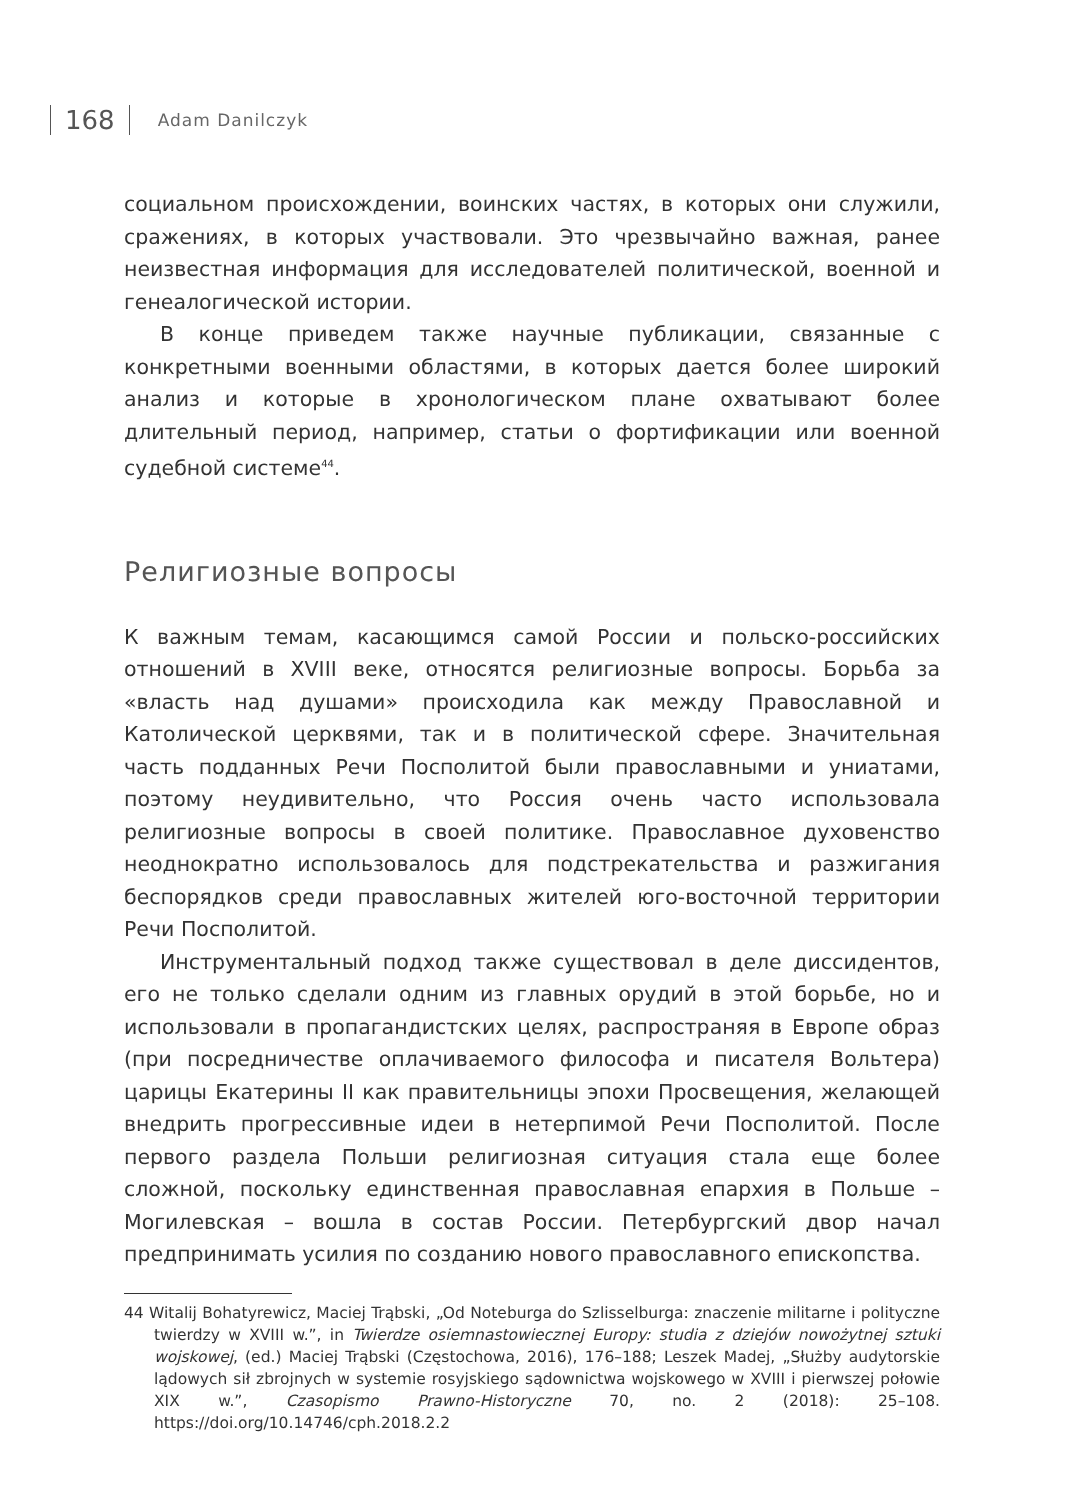168 Adam Danilczyk
социальном происхождении, воинских частях, в которых они служили, сражениях, в которых участвовали. Это чрезвычайно важная, ранее неизвестная информация для исследователей политической, военной и генеалогической истории.
В конце приведем также научные публикации, связанные с конкретными военными областями, в которых дается более широкий анализ и которые в хронологическом плане охватывают более длительный период, например, статьи о фортификации или военной судебной системе<sup>44</sup>.
Религиозные вопросы
К важным темам, касающимся самой России и польско-российских отношений в XVIII веке, относятся религиозные вопросы. Борьба за «власть над душами» происходила как между Православной и Католической церквями, так и в политической сфере. Значительная часть подданных Речи Посполитой были православными и униатами, поэтому неудивительно, что Россия очень часто использовала религиозные вопросы в своей политике. Православное духовенство неоднократно использовалось для подстрекательства и разжигания беспорядков среди православных жителей юго-восточной территории Речи Посполитой.
Инструментальный подход также существовал в деле диссидентов, его не только сделали одним из главных орудий в этой борьбе, но и использовали в пропагандистских целях, распространяя в Европе образ (при посредничестве оплачиваемого философа и писателя Вольтера) царицы Екатерины II как правительницы эпохи Просвещения, желающей внедрить прогрессивные идеи в нетерпимой Речи Посполитой. После первого раздела Польши религиозная ситуация стала еще более сложной, поскольку единственная православная епархия в Польше – Могилевская – вошла в состав России. Петербургский двор начал предпринимать усилия по созданию нового православного епископства.
44 Witalij Bohatyrewicz, Maciej Trąbski, „Od Noteburga do Szlisselburga: znaczenie militarne i polityczne twierdzy w XVIII w.”, in Twierdze osiemnastowiecznej Europy: studia z dziejów nowożytnej sztuki wojskowej, (ed.) Maciej Trąbski (Częstochowa, 2016), 176–188; Leszek Madej, „Służby audytorskie lądowych sił zbrojnych w systemie rosyjskiego sądownictwa wojskowego w XVIII i pierwszej połowie XIX w.”, Czasopismo Prawno-Historyczne 70, no. 2 (2018): 25–108. https://doi.org/10.14746/cph.2018.2.2